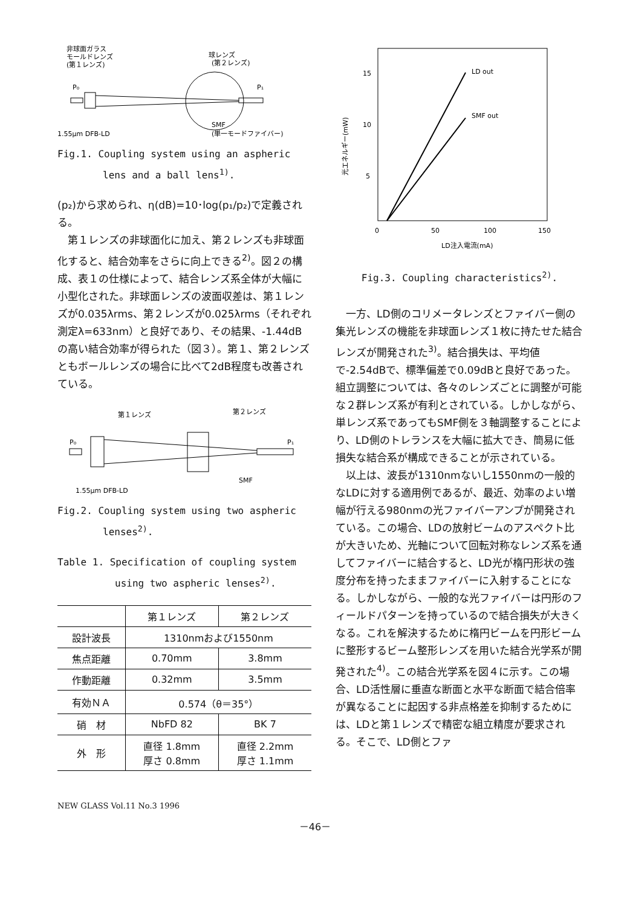非球面ガラス
モールドレンズ
(第１レンズ)
球レンズ
(第２レンズ)
P₀
P₁
1.55μm DFB-LD
SMF
(単一モードファイバー)
Fig.1. Coupling system using an aspheric
lens and a ball lens<sup>1)</sup>.
(p₂)から求められ、η(dB)=10･log(p₁/p₂)で定義される。
第１レンズの非球面化に加え、第２レンズも非球面化すると、結合効率をさらに向上できる<sup>2)</sup>。図２の構成、表１の仕様によって、結合レンズ系全体が大幅に小型化された。非球面レンズの波面収差は、第１レンズが0.035λrms、第２レンズが0.025λrms（それぞれ測定λ=633nm）と良好であり、その結果、-1.44dBの高い結合効率が得られた（図３）。第１、第２レンズともボールレンズの場合に比べて2dB程度も改善されている。
第１レンズ
第２レンズ
P₀
P₁
SMF
1.55μm DFB-LD
Fig.2. Coupling system using two aspheric
lenses<sup>2)</sup>.
Table 1. Specification of coupling system
using two aspheric lenses<sup>2)</sup>.
| | 第１レンズ | 第２レンズ |
| --- | --- | --- |
| 設計波長 | 1310nmおよび1550nm | |
| 焦点距離 | 0.70mm | 3.8mm |
| 作動距離 | 0.32mm | 3.5mm |
| 有効ＮＡ | 0.574（θ＝35°） | |
| 硝 材 | NbFD 82 | BK 7 |
| 外 形 | 直径 1.8mm 厚さ 0.8mm | 直径 2.2mm 厚さ 1.1mm |
15
10
5
0
50
100
150
LD out
SMF out
LD注入電流(mA)
光エネルギー(mW)
Fig.3. Coupling characteristics<sup>2)</sup>.
一方、LD側のコリメータレンズとファイバー側の集光レンズの機能を非球面レンズ１枚に持たせた結合レンズが開発された<sup>3)</sup>。結合損失は、平均値で-2.54dBで、標準偏差で0.09dBと良好であった。組立調整については、各々のレンズごとに調整が可能な２群レンズ系が有利とされている。しかしながら、単レンズ系であってもSMF側を３軸調整することにより、LD側のトレランスを大幅に拡大でき、簡易に低損失な結合系が構成できることが示されている。
以上は、波長が1310nmないし1550nmの一般的なLDに対する適用例であるが、最近、効率のよい増幅が行える980nmの光ファイバーアンプが開発されている。この場合、LDの放射ビームのアスペクト比が大きいため、光軸について回転対称なレンズ系を通してファイバーに結合すると、LD光が楕円形状の強度分布を持ったままファイバーに入射することになる。しかしながら、一般的な光ファイバーは円形のフィールドパターンを持っているので結合損失が大きくなる。これを解決するために楕円ビームを円形ビームに整形するビーム整形レンズを用いた結合光学系が開発された<sup>4)</sup>。この結合光学系を図４に示す。この場合、LD活性層に垂直な断面と水平な断面で結合倍率が異なることに起因する非点格差を抑制するためには、LDと第１レンズで精密な組立精度が要求される。そこで、LD側とファ
NEW GLASS Vol.11 No.3 1996
－46－